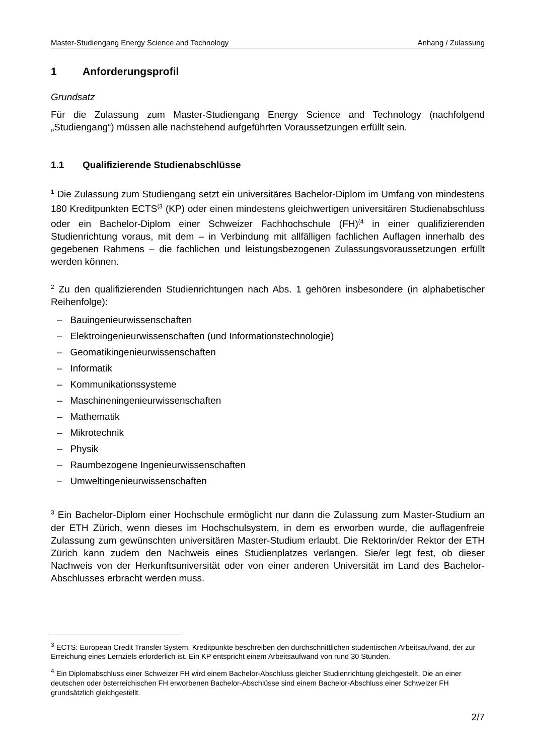Master-Studiengang Energy Science and Technology Anhang / Zulassung
1 Anforderungsprofil
Grundsatz
Für die Zulassung zum Master-Studiengang Energy Science and Technology (nachfolgend „Studiengang“) müssen alle nachstehend aufgeführten Voraussetzungen erfüllt sein.
1.1 Qualifizierende Studienabschlüsse
<sup>1</sup> Die Zulassung zum Studiengang setzt ein universitäres Bachelor-Diplom im Umfang von mindestens 180 Kreditpunkten ECTS<sup>(3</sup> (KP) oder einen mindestens gleichwertigen universitären Studienabschluss oder ein Bachelor-Diplom einer Schweizer Fachhochschule (FH)<sup>(4</sup> in einer qualifizierenden Studienrichtung voraus, mit dem – in Verbindung mit allfälligen fachlichen Auflagen innerhalb des gegebenen Rahmens – die fachlichen und leistungsbezogenen Zulassungsvoraussetzungen erfüllt werden können.
<sup>2</sup> Zu den qualifizierenden Studienrichtungen nach Abs. 1 gehören insbesondere (in alphabetischer Reihenfolge):
– Bauingenieurwissenschaften
– Elektroingenieurwissenschaften (und Informationstechnologie)
– Geomatikingenieurwissenschaften
– Informatik
– Kommunikationssysteme
– Maschineningenieurwissenschaften
– Mathematik
– Mikrotechnik
– Physik
– Raumbezogene Ingenieurwissenschaften
– Umweltingenieurwissenschaften
<sup>3</sup> Ein Bachelor-Diplom einer Hochschule ermöglicht nur dann die Zulassung zum Master-Studium an der ETH Zürich, wenn dieses im Hochschulsystem, in dem es erworben wurde, die auflagenfreie Zulassung zum gewünschten universitären Master-Studium erlaubt. Die Rektorin/der Rektor der ETH Zürich kann zudem den Nachweis eines Studienplatzes verlangen. Sie/er legt fest, ob dieser Nachweis von der Herkunftsuniversität oder von einer anderen Universität im Land des Bachelor-Abschlusses erbracht werden muss.
<sup>3</sup> ECTS: European Credit Transfer System. Kreditpunkte beschreiben den durchschnittlichen studentischen Arbeitsaufwand, der zur Erreichung eines Lernziels erforderlich ist. Ein KP entspricht einem Arbeitsaufwand von rund 30 Stunden.
<sup>4</sup> Ein Diplomabschluss einer Schweizer FH wird einem Bachelor-Abschluss gleicher Studienrichtung gleichgestellt. Die an einer deutschen oder österreichischen FH erworbenen Bachelor-Abschlüsse sind einem Bachelor-Abschluss einer Schweizer FH grundsätzlich gleichgestellt.
2/7